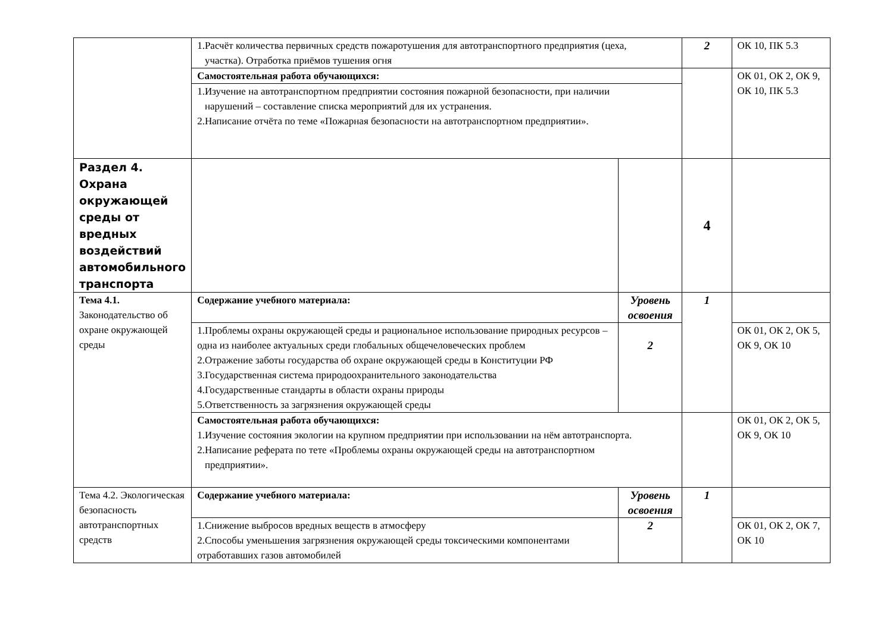| | 1.Расчёт количества первичных средств пожаротушения для автотранспортного предприятия (цеха, участка). Отработка приёмов тушения огня | | 2 | ОК 10, ПК 5.3 |
| | Самостоятельная работа обучающихся: | | | ОК 01, ОК 2, ОК 9, ОК 10, ПК 5.3 |
| | 1.Изучение на автотранспортном предприятии состояния пожарной безопасности, при наличии нарушений – составление списка мероприятий для их устранения. 2.Написание отчёта по теме «Пожарная безопасности на автотранспортном предприятии». | | | |
| Раздел 4. Охрана окружающей среды от вредных воздействий автомобильного транспорта | | | 4 | |
| Тема 4.1. Законодательство об охране окружающей среды | Содержание учебного материала: | Уровень освоения | 1 | |
| | 1.Проблемы охраны окружающей среды и рациональное использование природных ресурсов – одна из наиболее актуальных среди глобальных общечеловеческих проблем 2.Отражение заботы государства об охране окружающей среды в Конституции РФ 3.Государственная система природоохранительного законодательства 4.Государственные стандарты в области охраны природы 5.Ответственность за загрязнения окружающей среды | 2 | | ОК 01, ОК 2, ОК 5, ОК 9, ОК 10 |
| | Самостоятельная работа обучающихся: 1.Изучение состояния экологии на крупном предприятии при использовании на нём автотранспорта. 2.Написание реферата по тете «Проблемы охраны окружающей среды на автотранспортном предприятии». | | | ОК 01, ОК 2, ОК 5, ОК 9, ОК 10 |
| Тема 4.2. Экологическая безопасность автотранспортных средств | Содержание учебного материала: | Уровень освоения | 1 | |
| | 1.Снижение выбросов вредных веществ в атмосферу 2.Способы уменьшения загрязнения окружающей среды токсическими компонентами отработавших газов автомобилей | 2 | | ОК 01, ОК 2, ОК 7, ОК 10 |